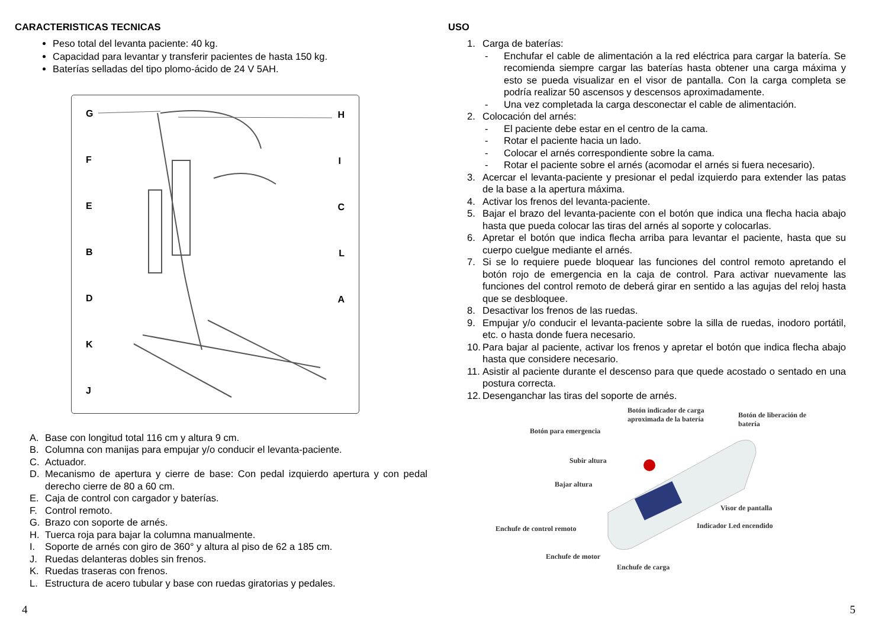CARACTERISTICAS TECNICAS
Peso total del levanta paciente: 40 kg.
Capacidad para levantar y transferir pacientes de hasta 150 kg.
Baterías selladas del tipo plomo-ácido de 24 V 5AH.
G H
F I
E C
B L
D A
K
J
A. Base con longitud total 116 cm y altura 9 cm.
B. Columna con manijas para empujar y/o conducir el levanta-paciente.
C. Actuador.
D. Mecanismo de apertura y cierre de base: Con pedal izquierdo apertura y con pedal derecho cierre de 80 a 60 cm.
E. Caja de control con cargador y baterías.
F. Control remoto.
G. Brazo con soporte de arnés.
H. Tuerca roja para bajar la columna manualmente.
I. Soporte de arnés con giro de 360° y altura al piso de 62 a 185 cm.
J. Ruedas delanteras dobles sin frenos.
K. Ruedas traseras con frenos.
L. Estructura de acero tubular y base con ruedas giratorias y pedales.
4
USO
1. Carga de baterías:
- Enchufar el cable de alimentación a la red eléctrica para cargar la batería. Se recomienda siempre cargar las baterías hasta obtener una carga máxima y esto se pueda visualizar en el visor de pantalla. Con la carga completa se podría realizar 50 ascensos y descensos aproximadamente.
- Una vez completada la carga desconectar el cable de alimentación.
2. Colocación del arnés:
- El paciente debe estar en el centro de la cama.
- Rotar el paciente hacia un lado.
- Colocar el arnés correspondiente sobre la cama.
- Rotar el paciente sobre el arnés (acomodar el arnés si fuera necesario).
3. Acercar el levanta-paciente y presionar el pedal izquierdo para extender las patas de la base a la apertura máxima.
4. Activar los frenos del levanta-paciente.
5. Bajar el brazo del levanta-paciente con el botón que indica una flecha hacia abajo hasta que pueda colocar las tiras del arnés al soporte y colocarlas.
6. Apretar el botón que indica flecha arriba para levantar el paciente, hasta que su cuerpo cuelgue mediante el arnés.
7. Si se lo requiere puede bloquear las funciones del control remoto apretando el botón rojo de emergencia en la caja de control. Para activar nuevamente las funciones del control remoto de deberá girar en sentido a las agujas del reloj hasta que se desbloquee.
8. Desactivar los frenos de las ruedas.
9. Empujar y/o conducir el levanta-paciente sobre la silla de ruedas, inodoro portátil, etc. o hasta donde fuera necesario.
10. Para bajar al paciente, activar los frenos y apretar el botón que indica flecha abajo hasta que considere necesario.
11. Asistir al paciente durante el descenso para que quede acostado o sentado en una postura correcta.
12. Desenganchar las tiras del soporte de arnés.
Botón indicador de carga
aproximada de la batería Botón de liberación de batería
Botón para emergencia
Subir altura
Bajar altura
Visor de pantalla
Indicador Led encendido Enchufe de control remoto
Enchufe de motor
Enchufe de carga
5